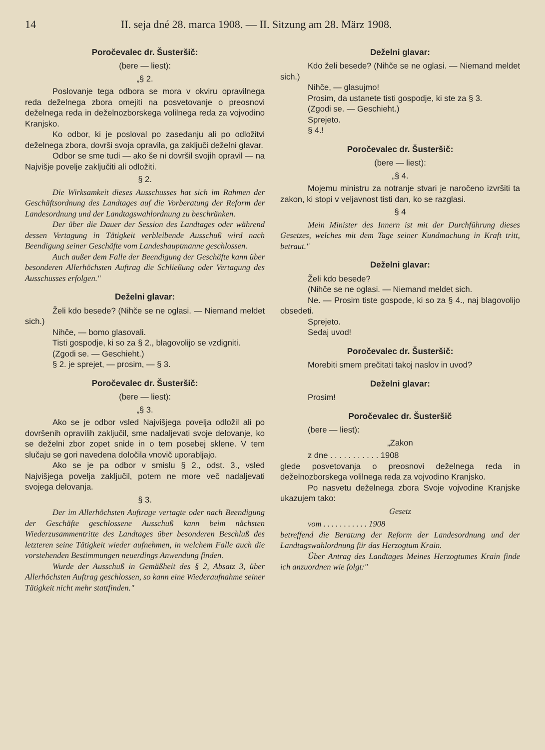14 II. seja dné 28. marca 1908. — II. Sitzung am 28. März 1908.
Poročevalec dr. Šusteršič:
(bere — liest):
„§ 2.
Poslovanje tega odbora se mora v okviru opravilnega reda deželnega zbora omejiti na posvetovanje o preosnovi deželnega reda in deželnozborskega volilnega reda za vojvodino Kranjsko.
Ko odbor, ki je posloval po zasedanju ali po odložitvi deželnega zbora, dovrši svoja opravila, ga zaključi deželni glavar.
Odbor se sme tudi — ako še ni dovršil svojih opravil — na Najvišje povelje zaključiti ali odložiti.
§ 2.
Die Wirksamkeit dieses Ausschusses hat sich im Rahmen der Geschäftsordnung des Landtages auf die Vorberatung der Reform der Landesordnung und der Landtagswahlordnung zu beschränken.
Der über die Dauer der Session des Landtages oder während dessen Vertagung in Tätigkeit verbleibende Ausschuß wird nach Beendigung seiner Geschäfte vom Landeshauptmanne geschlossen.
Auch außer dem Falle der Beendigung der Geschäfte kann über besonderen Allerhöchsten Auftrag die Schließung oder Vertagung des Ausschusses erfolgen."
Deželni glavar:
Želi kdo besede? (Nihče se ne oglasi. — Niemand meldet sich.)
Nihče, — bomo glasovali.
Tisti gospodje, ki so za § 2., blagovolijo se vzdigniti.
(Zgodi se. — Geschieht.)
§ 2. je sprejet, — prosim, — § 3.
Poročevalec dr. Šusteršič:
(bere — liest):
„§ 3.
Ako se je odbor vsled Najvišjega povelja odložil ali po dovršenih opravilih zaključil, sme nadaljevati svoje delovanje, ko se deželni zbor zopet snide in o tem posebej sklene. V tem slučaju se gori navedena določila vnovič uporabljajo.
Ako se je pa odbor v smislu § 2., odst. 3., vsled Najvišjega povelja zaključil, potem ne more več nadaljevati svojega delovanja.
§ 3.
Der im Allerhöchsten Auftrage vertagte oder nach Beendigung der Geschäfte geschlossene Ausschuß kann beim nächsten Wiederzusammentritte des Landtages über besonderen Beschluß des letzteren seine Tätigkeit wieder aufnehmen, in welchem Falle auch die vorstehenden Bestimmungen neuerdings Anwendung finden.
Wurde der Ausschuß in Gemäßheit des § 2, Absatz 3, über Allerhöchsten Auftrag geschlossen, so kann eine Wiederaufnahme seiner Tätigkeit nicht mehr stattfinden."
Deželni glavar:
Kdo želi besede? (Nihče se ne oglasi. — Niemand meldet sich.)
Nihče, — glasujmo!
Prosim, da ustanete tisti gospodje, ki ste za § 3.
(Zgodi se. — Geschieht.)
Sprejeto.
§ 4.!
Poročevalec dr. Šusteršič:
(bere — liest):
„§ 4.
Mojemu ministru za notranje stvari je naročeno izvršiti ta zakon, ki stopi v veljavnost tisti dan, ko se razglasi.
§ 4
Mein Minister des Innern ist mit der Durchführung dieses Gesetzes, welches mit dem Tage seiner Kundmachung in Kraft tritt, betraut."
Deželni glavar:
Želi kdo besede?
(Nihče se ne oglasi. — Niemand meldet sich.
Ne. — Prosim tiste gospode, ki so za § 4., naj blagovolijo obsedeti.
Sprejeto.
Sedaj uvod!
Poročevalec dr. Šusteršič:
Morebiti smem prečitati takoj naslov in uvod?
Deželni glavar:
Prosim!
Poročevalec dr. Šusteršič
(bere — liest):
„Zakon
z dne . . . . . . . . . . . 1908
glede posvetovanja o preosnovi deželnega reda in deželnozborskega volilnega reda za vojvodino Kranjsko.
Po nasvetu deželnega zbora Svoje vojvodine Kranjske ukazujem tako:
Gesetz
vom . . . . . . . . . . . 1908
betreffend die Beratung der Reform der Landesordnung und der Landtagswahlordnung für das Herzogtum Krain.
Über Antrag des Landtages Meines Herzogtumes Krain finde ich anzuordnen wie folgt:"